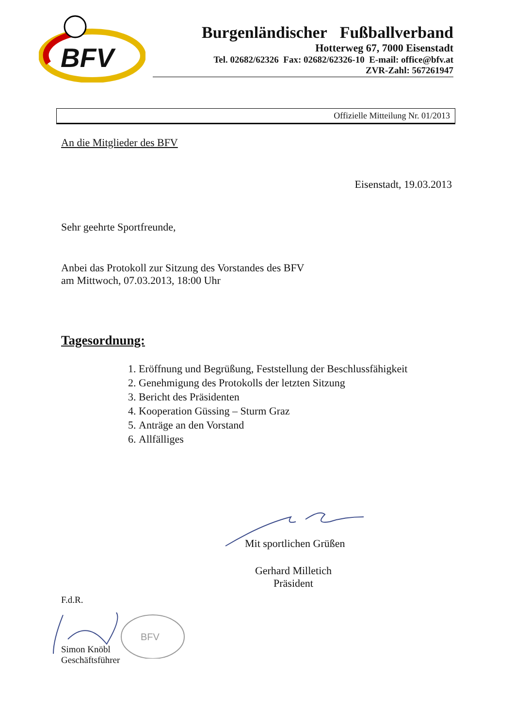BFV
Burgenländischer Fußballverband
Hotterweg 67, 7000 Eisenstadt
Tel. 02682/62326 Fax: 02682/62326-10 E-mail: office@bfv.at
ZVR-Zahl: 567261947
Offizielle Mitteilung Nr. 01/2013
An die Mitglieder des BFV
Eisenstadt, 19.03.2013
Sehr geehrte Sportfreunde,
Anbei das Protokoll zur Sitzung des Vorstandes des BFV
am Mittwoch, 07.03.2013, 18:00 Uhr
Tagesordnung:
1. Eröffnung und Begrüßung, Feststellung der Beschlussfähigkeit
2. Genehmigung des Protokolls der letzten Sitzung
3. Bericht des Präsidenten
4. Kooperation Güssing – Sturm Graz
5. Anträge an den Vorstand
6. Allfälliges
Mit sportlichen Grüßen
Gerhard Milletich
Präsident
F.d.R.
BFV
Simon Knöbl
Geschäftsführer